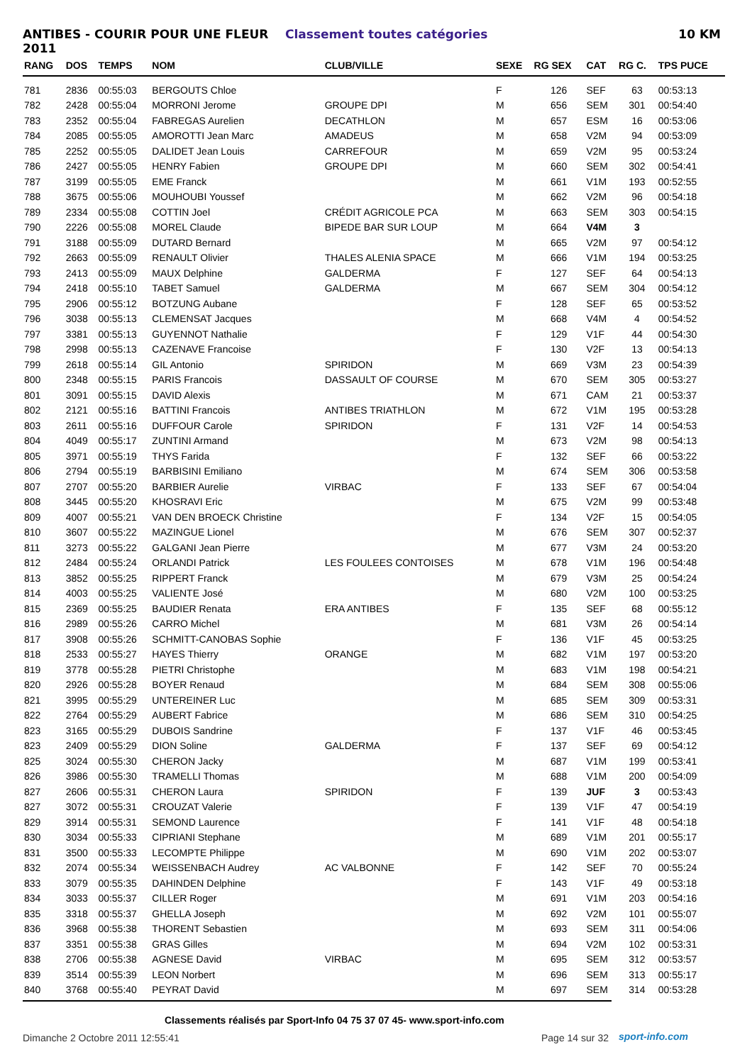ANTIBES - COURIR POUR UNE FLEUR 2011 Classement toutes catégories 10 KM
| RANG | DOS | TEMPS | NOM | CLUB/VILLE | SEXE | RG SEX | CAT | RG C. | TPS PUCE |
| --- | --- | --- | --- | --- | --- | --- | --- | --- | --- |
| 781 | 2836 | 00:55:03 | BERGOUTS Chloe | | F | 126 | SEF | 63 | 00:53:13 |
| 782 | 2428 | 00:55:04 | MORRONI Jerome | GROUPE DPI | M | 656 | SEM | 301 | 00:54:40 |
| 783 | 2352 | 00:55:04 | FABREGAS Aurelien | DECATHLON | M | 657 | ESM | 16 | 00:53:06 |
| 784 | 2085 | 00:55:05 | AMOROTTI Jean Marc | AMADEUS | M | 658 | V2M | 94 | 00:53:09 |
| 785 | 2252 | 00:55:05 | DALIDET Jean Louis | CARREFOUR | M | 659 | V2M | 95 | 00:53:24 |
| 786 | 2427 | 00:55:05 | HENRY Fabien | GROUPE DPI | M | 660 | SEM | 302 | 00:54:41 |
| 787 | 3199 | 00:55:05 | EME Franck | | M | 661 | V1M | 193 | 00:52:55 |
| 788 | 3675 | 00:55:06 | MOUHOUBI Youssef | | M | 662 | V2M | 96 | 00:54:18 |
| 789 | 2334 | 00:55:08 | COTTIN Joel | CRÉDIT AGRICOLE PCA | M | 663 | SEM | 303 | 00:54:15 |
| 790 | 2226 | 00:55:08 | MOREL Claude | BIPEDE BAR SUR LOUP | M | 664 | V4M | 3 | |
| 791 | 3188 | 00:55:09 | DUTARD Bernard | | M | 665 | V2M | 97 | 00:54:12 |
| 792 | 2663 | 00:55:09 | RENAULT Olivier | THALES ALENIA SPACE | M | 666 | V1M | 194 | 00:53:25 |
| 793 | 2413 | 00:55:09 | MAUX Delphine | GALDERMA | F | 127 | SEF | 64 | 00:54:13 |
| 794 | 2418 | 00:55:10 | TABET Samuel | GALDERMA | M | 667 | SEM | 304 | 00:54:12 |
| 795 | 2906 | 00:55:12 | BOTZUNG Aubane | | F | 128 | SEF | 65 | 00:53:52 |
| 796 | 3038 | 00:55:13 | CLEMENSAT Jacques | | M | 668 | V4M | 4 | 00:54:52 |
| 797 | 3381 | 00:55:13 | GUYENNOT Nathalie | | F | 129 | V1F | 44 | 00:54:30 |
| 798 | 2998 | 00:55:13 | CAZENAVE Francoise | | F | 130 | V2F | 13 | 00:54:13 |
| 799 | 2618 | 00:55:14 | GIL Antonio | SPIRIDON | M | 669 | V3M | 23 | 00:54:39 |
| 800 | 2348 | 00:55:15 | PARIS Francois | DASSAULT OF COURSE | M | 670 | SEM | 305 | 00:53:27 |
| 801 | 3091 | 00:55:15 | DAVID Alexis | | M | 671 | CAM | 21 | 00:53:37 |
| 802 | 2121 | 00:55:16 | BATTINI Francois | ANTIBES TRIATHLON | M | 672 | V1M | 195 | 00:53:28 |
| 803 | 2611 | 00:55:16 | DUFFOUR Carole | SPIRIDON | F | 131 | V2F | 14 | 00:54:53 |
| 804 | 4049 | 00:55:17 | ZUNTINI Armand | | M | 673 | V2M | 98 | 00:54:13 |
| 805 | 3971 | 00:55:19 | THYS Farida | | F | 132 | SEF | 66 | 00:53:22 |
| 806 | 2794 | 00:55:19 | BARBISINI Emiliano | | M | 674 | SEM | 306 | 00:53:58 |
| 807 | 2707 | 00:55:20 | BARBIER Aurelie | VIRBAC | F | 133 | SEF | 67 | 00:54:04 |
| 808 | 3445 | 00:55:20 | KHOSRAVI Eric | | M | 675 | V2M | 99 | 00:53:48 |
| 809 | 4007 | 00:55:21 | VAN DEN BROECK Christine | | F | 134 | V2F | 15 | 00:54:05 |
| 810 | 3607 | 00:55:22 | MAZINGUE Lionel | | M | 676 | SEM | 307 | 00:52:37 |
| 811 | 3273 | 00:55:22 | GALGANI Jean Pierre | | M | 677 | V3M | 24 | 00:53:20 |
| 812 | 2484 | 00:55:24 | ORLANDI Patrick | LES FOULEES CONTOISES | M | 678 | V1M | 196 | 00:54:48 |
| 813 | 3852 | 00:55:25 | RIPPERT Franck | | M | 679 | V3M | 25 | 00:54:24 |
| 814 | 4003 | 00:55:25 | VALIENTE José | | M | 680 | V2M | 100 | 00:53:25 |
| 815 | 2369 | 00:55:25 | BAUDIER Renata | ERA ANTIBES | F | 135 | SEF | 68 | 00:55:12 |
| 816 | 2989 | 00:55:26 | CARRO Michel | | M | 681 | V3M | 26 | 00:54:14 |
| 817 | 3908 | 00:55:26 | SCHMITT-CANOBAS Sophie | | F | 136 | V1F | 45 | 00:53:25 |
| 818 | 2533 | 00:55:27 | HAYES Thierry | ORANGE | M | 682 | V1M | 197 | 00:53:20 |
| 819 | 3778 | 00:55:28 | PIETRI Christophe | | M | 683 | V1M | 198 | 00:54:21 |
| 820 | 2926 | 00:55:28 | BOYER Renaud | | M | 684 | SEM | 308 | 00:55:06 |
| 821 | 3995 | 00:55:29 | UNTEREINER Luc | | M | 685 | SEM | 309 | 00:53:31 |
| 822 | 2764 | 00:55:29 | AUBERT Fabrice | | M | 686 | SEM | 310 | 00:54:25 |
| 823 | 3165 | 00:55:29 | DUBOIS Sandrine | | F | 137 | V1F | 46 | 00:53:45 |
| 823 | 2409 | 00:55:29 | DION Soline | GALDERMA | F | 137 | SEF | 69 | 00:54:12 |
| 825 | 3024 | 00:55:30 | CHERON Jacky | | M | 687 | V1M | 199 | 00:53:41 |
| 826 | 3986 | 00:55:30 | TRAMELLI Thomas | | M | 688 | V1M | 200 | 00:54:09 |
| 827 | 2606 | 00:55:31 | CHERON Laura | SPIRIDON | F | 139 | JUF | 3 | 00:53:43 |
| 827 | 3072 | 00:55:31 | CROUZAT Valerie | | F | 139 | V1F | 47 | 00:54:19 |
| 829 | 3914 | 00:55:31 | SEMOND Laurence | | F | 141 | V1F | 48 | 00:54:18 |
| 830 | 3034 | 00:55:33 | CIPRIANI Stephane | | M | 689 | V1M | 201 | 00:55:17 |
| 831 | 3500 | 00:55:33 | LECOMPTE Philippe | | M | 690 | V1M | 202 | 00:53:07 |
| 832 | 2074 | 00:55:34 | WEISSENBACH Audrey | AC VALBONNE | F | 142 | SEF | 70 | 00:55:24 |
| 833 | 3079 | 00:55:35 | DAHINDEN Delphine | | F | 143 | V1F | 49 | 00:53:18 |
| 834 | 3033 | 00:55:37 | CILLER Roger | | M | 691 | V1M | 203 | 00:54:16 |
| 835 | 3318 | 00:55:37 | GHELLA Joseph | | M | 692 | V2M | 101 | 00:55:07 |
| 836 | 3968 | 00:55:38 | THORENT Sebastien | | M | 693 | SEM | 311 | 00:54:06 |
| 837 | 3351 | 00:55:38 | GRAS Gilles | | M | 694 | V2M | 102 | 00:53:31 |
| 838 | 2706 | 00:55:38 | AGNESE David | VIRBAC | M | 695 | SEM | 312 | 00:53:57 |
| 839 | 3514 | 00:55:39 | LEON Norbert | | M | 696 | SEM | 313 | 00:55:17 |
| 840 | 3768 | 00:55:40 | PEYRAT David | | M | 697 | SEM | 314 | 00:53:28 |
Classements réalisés par Sport-Info 04 75 37 07 45- www.sport-info.com
Dimanche 2 Octobre 2011 12:55:41
Page 14 sur 32 sport-info.com